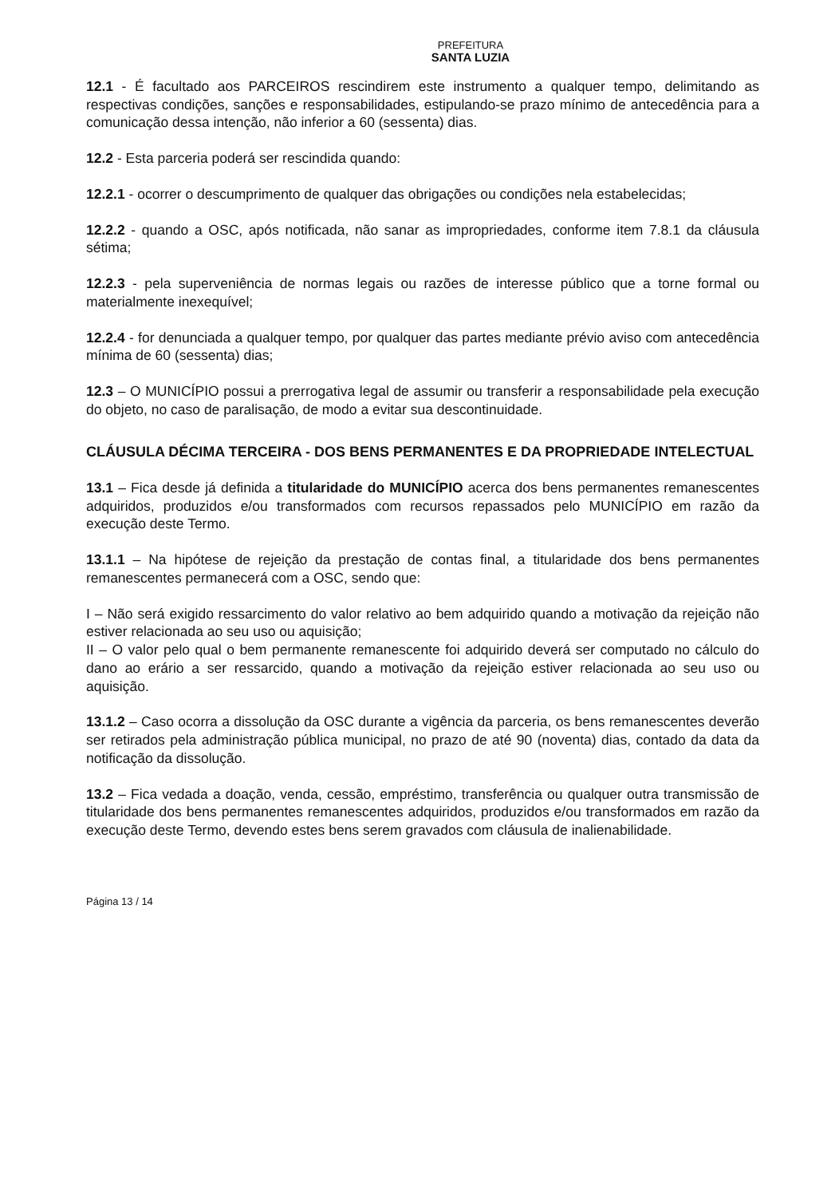PREFEITURA
SANTA LUZIA
12.1 - É facultado aos PARCEIROS rescindirem este instrumento a qualquer tempo, delimitando as respectivas condições, sanções e responsabilidades, estipulando-se prazo mínimo de antecedência para a comunicação dessa intenção, não inferior a 60 (sessenta) dias.
12.2 - Esta parceria poderá ser rescindida quando:
12.2.1 - ocorrer o descumprimento de qualquer das obrigações ou condições nela estabelecidas;
12.2.2 - quando a OSC, após notificada, não sanar as impropriedades, conforme item 7.8.1 da cláusula sétima;
12.2.3 - pela superveniência de normas legais ou razões de interesse público que a torne formal ou materialmente inexequível;
12.2.4 - for denunciada a qualquer tempo, por qualquer das partes mediante prévio aviso com antecedência mínima de 60 (sessenta) dias;
12.3 – O MUNICÍPIO possui a prerrogativa legal de assumir ou transferir a responsabilidade pela execução do objeto, no caso de paralisação, de modo a evitar sua descontinuidade.
CLÁUSULA DÉCIMA TERCEIRA - DOS BENS PERMANENTES E DA PROPRIEDADE INTELECTUAL
13.1 – Fica desde já definida a titularidade do MUNICÍPIO acerca dos bens permanentes remanescentes adquiridos, produzidos e/ou transformados com recursos repassados pelo MUNICÍPIO em razão da execução deste Termo.
13.1.1 – Na hipótese de rejeição da prestação de contas final, a titularidade dos bens permanentes remanescentes permanecerá com a OSC, sendo que:
I – Não será exigido ressarcimento do valor relativo ao bem adquirido quando a motivação da rejeição não estiver relacionada ao seu uso ou aquisição;
II – O valor pelo qual o bem permanente remanescente foi adquirido deverá ser computado no cálculo do dano ao erário a ser ressarcido, quando a motivação da rejeição estiver relacionada ao seu uso ou aquisição.
13.1.2 – Caso ocorra a dissolução da OSC durante a vigência da parceria, os bens remanescentes deverão ser retirados pela administração pública municipal, no prazo de até 90 (noventa) dias, contado da data da notificação da dissolução.
13.2 – Fica vedada a doação, venda, cessão, empréstimo, transferência ou qualquer outra transmissão de titularidade dos bens permanentes remanescentes adquiridos, produzidos e/ou transformados em razão da execução deste Termo, devendo estes bens serem gravados com cláusula de inalienabilidade.
Página 13 / 14